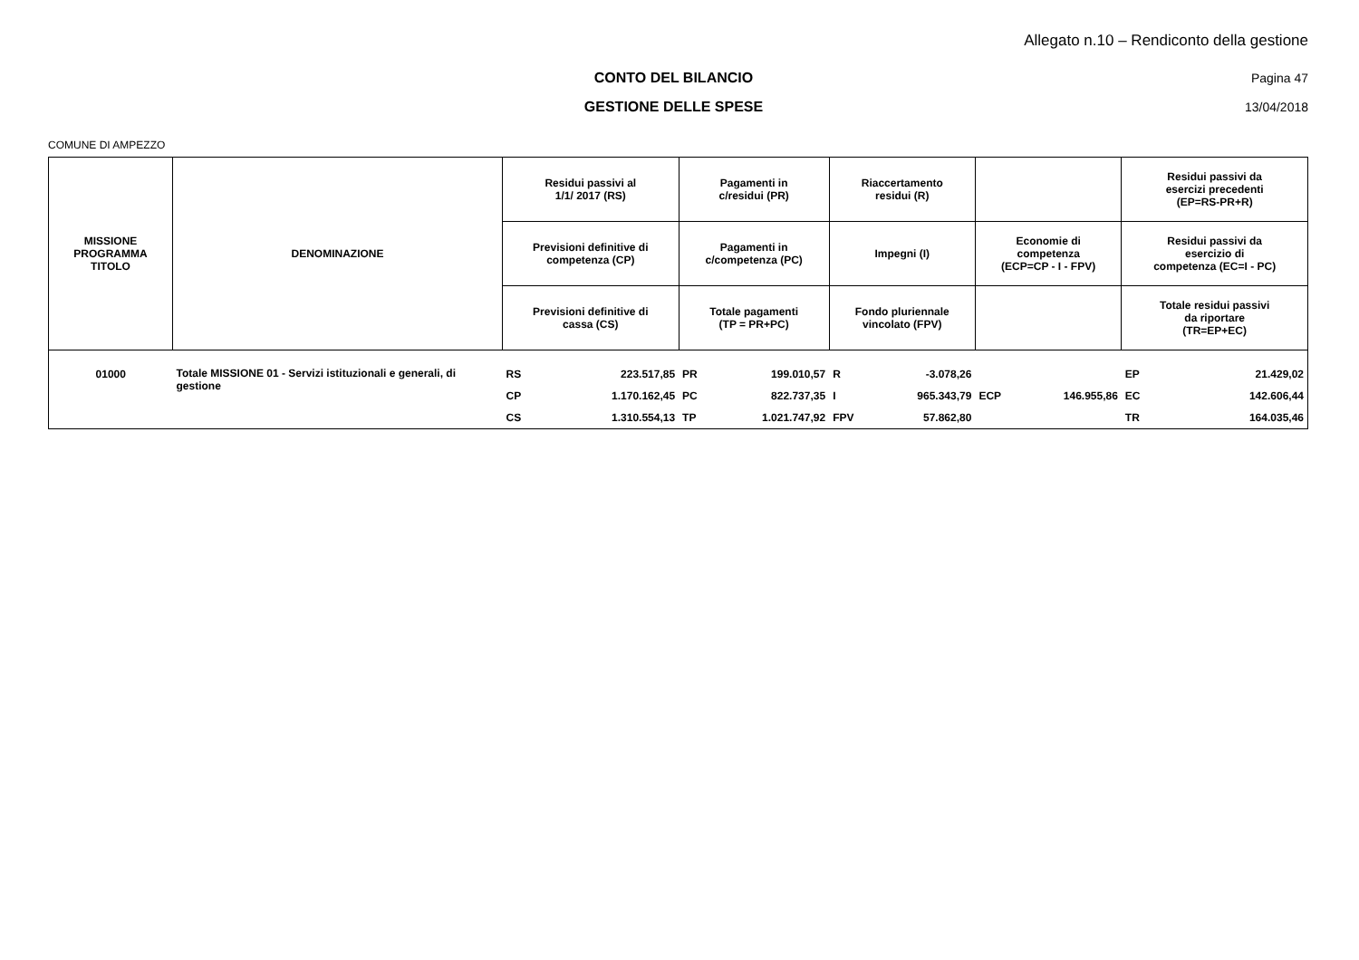Allegato n.10 – Rendiconto della gestione
CONTO DEL BILANCIO Pagina 47
GESTIONE DELLE SPESE 13/04/2018
COMUNE DI AMPEZZO
| MISSIONE PROGRAMMA TITOLO | DENOMINAZIONE | Residui passivi al 1/1/ 2017 (RS) | | Pagamenti in c/residui (PR) | | Riaccertamento residui (R) | | | | Residui passivi da esercizi precedenti (EP=RS-PR+R) | |
| --- | --- | --- | --- | --- | --- | --- | --- | --- | --- | --- | --- |
| | | Previsioni definitive di competenza (CP) | | Pagamenti in c/competenza (PC) | | Impegni (I) | | Economie di competenza (ECP=CP - I - FPV) | | Residui passivi da esercizio di competenza (EC=I - PC) | |
| | | Previsioni definitive di cassa (CS) | | Totale pagamenti (TP = PR+PC) | | Fondo pluriennale vincolato (FPV) | | | | Totale residui passivi da riportare (TR=EP+EC) | |
| 01000 | Totale MISSIONE 01 - Servizi istituzionali e generali, di gestione | RS | 223.517,85 | PR | 199.010,57 | R | -3.078,26 | | | EP | 21.429,02 |
| | | CP | 1.170.162,45 | PC | 822.737,35 | I | 965.343,79 | ECP | 146.955,86 | EC | 142.606,44 |
| | | CS | 1.310.554,13 | TP | 1.021.747,92 | FPV | 57.862,80 | | | TR | 164.035,46 |